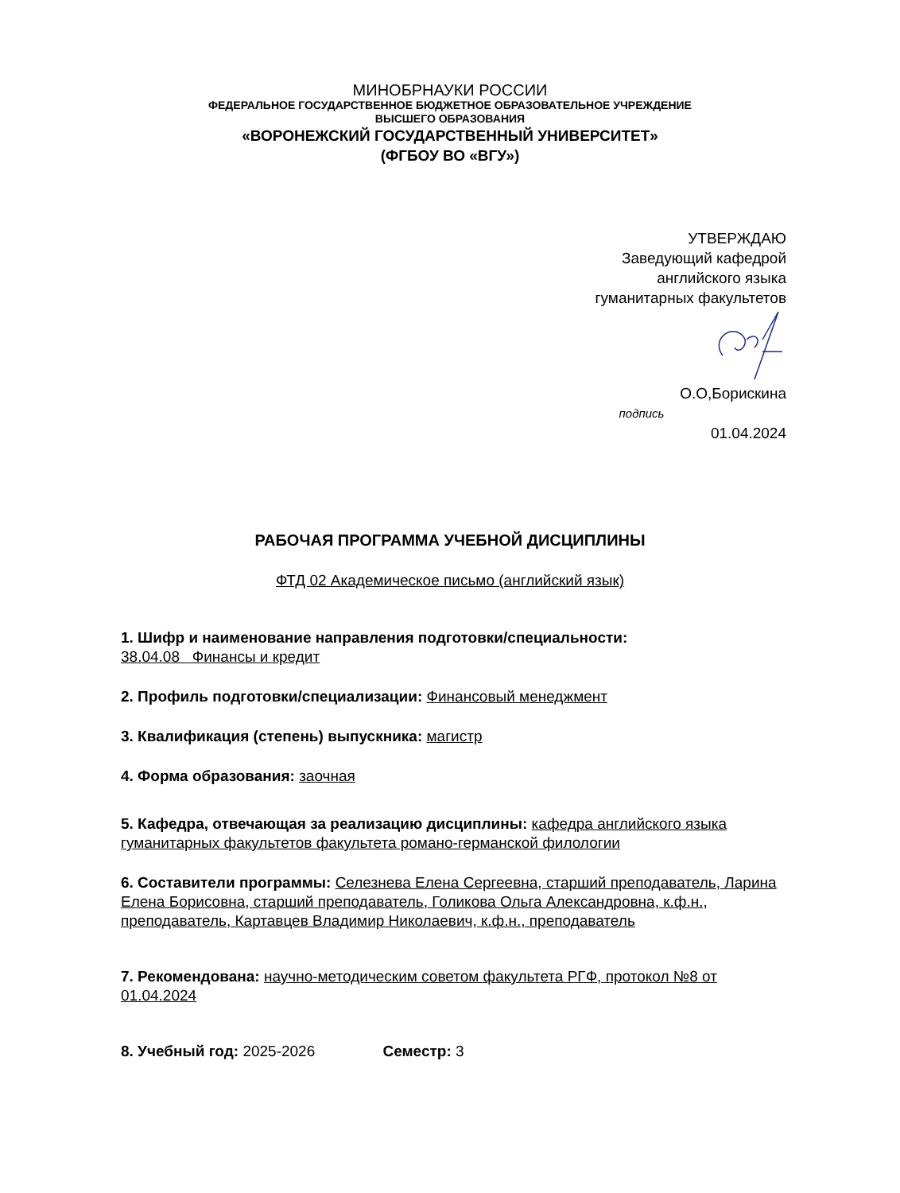МИНОБРНАУКИ РОССИИ
ФЕДЕРАЛЬНОЕ ГОСУДАРСТВЕННОЕ БЮДЖЕТНОЕ ОБРАЗОВАТЕЛЬНОЕ УЧРЕЖДЕНИЕ
ВЫСШЕГО ОБРАЗОВАНИЯ
«ВОРОНЕЖСКИЙ ГОСУДАРСТВЕННЫЙ УНИВЕРСИТЕТ»
(ФГБОУ ВО «ВГУ»)
УТВЕРЖДАЮ
Заведующий кафедрой
английского языка
гуманитарных факультетов
О.О,Борискина
подпись
01.04.2024
РАБОЧАЯ ПРОГРАММА УЧЕБНОЙ ДИСЦИПЛИНЫ
ФТД 02 Академическое письмо (английский язык)
1. Шифр и наименование направления подготовки/специальности:
38.04.08 Финансы и кредит
2. Профиль подготовки/специализации: Финансовый менеджмент
3. Квалификация (степень) выпускника: магистр
4. Форма образования: заочная
5. Кафедра, отвечающая за реализацию дисциплины: кафедра английского языка гуманитарных факультетов факультета романо-германской филологии
6. Составители программы: Селезнева Елена Сергеевна, старший преподаватель, Ларина Елена Борисовна, старший преподаватель, Голикова Ольга Александровна, к.ф.н., преподаватель, Картавцев Владимир Николаевич, к.ф.н., преподаватель
7. Рекомендована: научно-методическим советом факультета РГФ, протокол №8 от 01.04.2024
8. Учебный год: 2025-2026 Семестр: 3